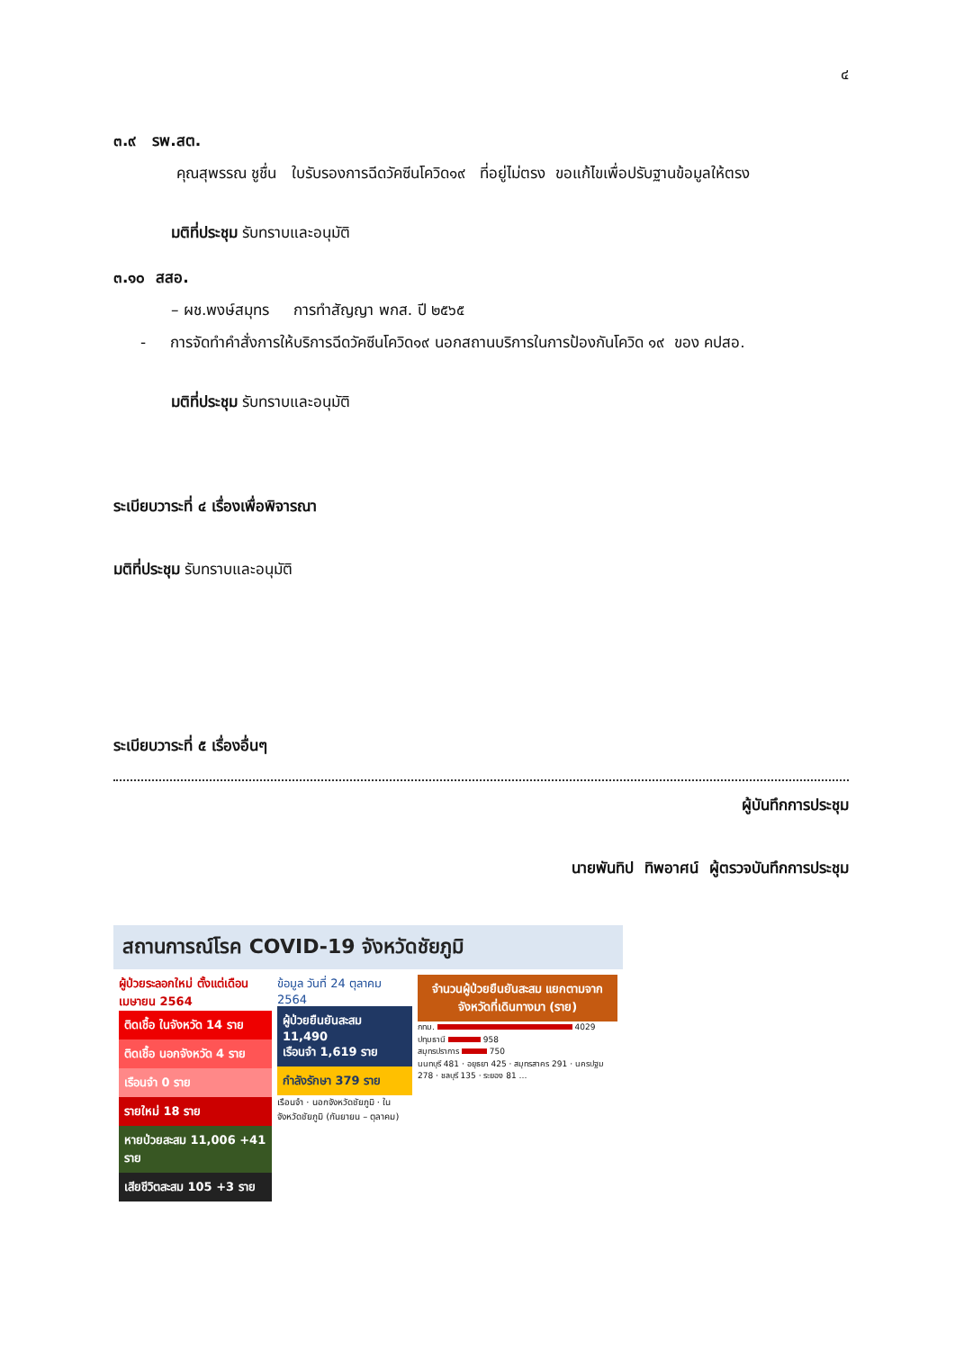๔
๓.๙ รพ.สต.
คุณสุพรรณ ชูชื่น ใบรับรองการฉีดวัคซีนโควิด๑๙ ที่อยู่ไม่ตรง ขอแก้ไขเพื่อปรับฐานข้อมูลให้ตรง
มติที่ประชุม รับทราบและอนุมัติ
๓.๑๐ สสอ.
– ผช.พงษ์สมุทร การทำสัญญา พกส. ปี ๒๕๖๕
- การจัดทำคำสั่งการให้บริการฉีดวัคซีนโควิด๑๙ นอกสถานบริการในการป้องกันโควิด ๑๙ ของ คปสอ.
มติที่ประชุม รับทราบและอนุมัติ
ระเบียบวาระที่ ๔ เรื่องเพื่อพิจารณา
มติที่ประชุม รับทราบและอนุมัติ
ระเบียบวาระที่ ๕ เรื่องอื่นๆ
ผู้บันทึกการประชุม
นายพันทิป ทิพอาศน์ ผู้ตรวจบันทึกการประชุม
สถานการณ์โรค COVID-19 จังหวัดชัยภูมิ
ผู้ป่วยระลอกใหม่ ตั้งแต่เดือนเมษายน 2564
ติดเชื้อ ในจังหวัด 14 ราย
ติดเชื้อ นอกจังหวัด 4 ราย
เรือนจำ 0 ราย
รายใหม่ 18 ราย
หายป่วยสะสม 11,006 +41 ราย
เสียชีวิตสะสม 105 +3 ราย
ข้อมูล วันที่ 24 ตุลาคม 2564
ผู้ป่วยยืนยันสะสม 11,490
เรือนจำ 1,619 ราย
กำลังรักษา 379 ราย
เรือนจำ · นอกจังหวัดชัยภูมิ · ในจังหวัดชัยภูมิ (กันยายน – ตุลาคม)
จำนวนผู้ป่วยยืนยันสะสม แยกตามจากจังหวัดที่เดินทางมา (ราย)
กทม. 4029
ปทุมธานี 958
สมุทรปราการ 750
นนทบุรี 481 · อยุธยา 425 · สมุทรสาคร 291 · นครปฐม 278 · ชลบุรี 135 · ระยอง 81 …